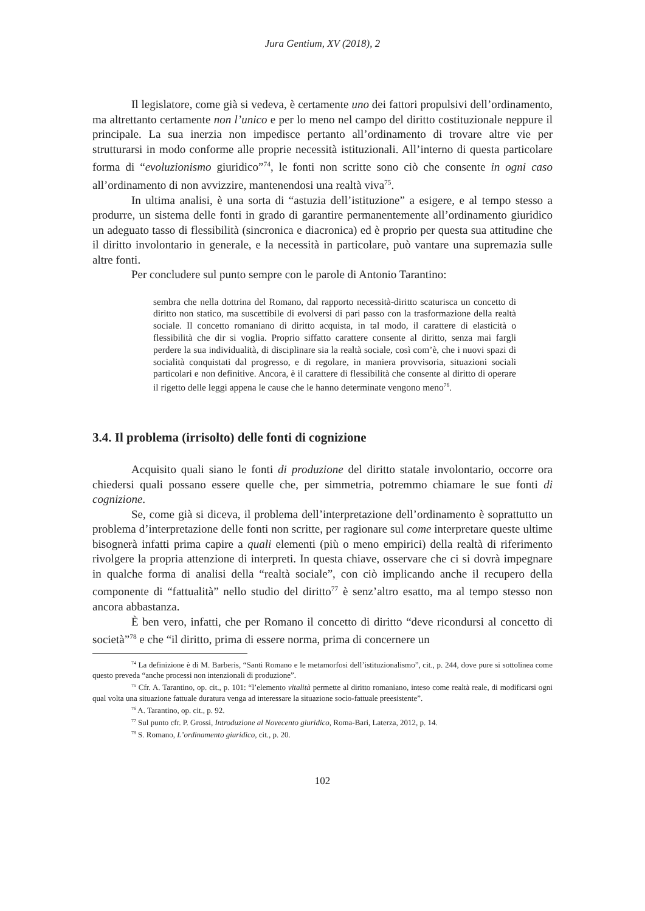Jura Gentium, XV (2018), 2
Il legislatore, come già si vedeva, è certamente uno dei fattori propulsivi dell’ordinamento, ma altrettanto certamente non l’unico e per lo meno nel campo del diritto costituzionale neppure il principale. La sua inerzia non impedisce pertanto all’ordinamento di trovare altre vie per strutturarsi in modo conforme alle proprie necessità istituzionali. All’interno di questa particolare forma di “evoluzionismo giuridico”<sup>74</sup>, le fonti non scritte sono ciò che consente in ogni caso all’ordinamento di non avvizzire, mantenendosi una realtà viva<sup>75</sup>.
In ultima analisi, è una sorta di “astuzia dell’istituzione” a esigere, e al tempo stesso a produrre, un sistema delle fonti in grado di garantire permanentemente all’ordinamento giuridico un adeguato tasso di flessibilità (sincronica e diacronica) ed è proprio per questa sua attitudine che il diritto involontario in generale, e la necessità in particolare, può vantare una supremazia sulle altre fonti.
Per concludere sul punto sempre con le parole di Antonio Tarantino:
sembra che nella dottrina del Romano, dal rapporto necessità-diritto scaturisca un concetto di diritto non statico, ma suscettibile di evolversi di pari passo con la trasformazione della realtà sociale. Il concetto romaniano di diritto acquista, in tal modo, il carattere di elasticità o flessibilità che dir si voglia. Proprio siffatto carattere consente al diritto, senza mai fargli perdere la sua individualità, di disciplinare sia la realtà sociale, così com’è, che i nuovi spazi di socialità conquistati dal progresso, e di regolare, in maniera provvisoria, situazioni sociali particolari e non definitive. Ancora, è il carattere di flessibilità che consente al diritto di operare il rigetto delle leggi appena le cause che le hanno determinate vengono meno<sup>76</sup>.
3.4. Il problema (irrisolto) delle fonti di cognizione
Acquisito quali siano le fonti di produzione del diritto statale involontario, occorre ora chiedersi quali possano essere quelle che, per simmetria, potremmo chiamare le sue fonti di cognizione.
Se, come già si diceva, il problema dell’interpretazione dell’ordinamento è soprattutto un problema d’interpretazione delle fonti non scritte, per ragionare sul come interpretare queste ultime bisognerà infatti prima capire a quali elementi (più o meno empirici) della realtà di riferimento rivolgere la propria attenzione di interpreti. In questa chiave, osservare che ci si dovrà impegnare in qualche forma di analisi della “realtà sociale”, con ciò implicando anche il recupero della componente di “fattualità” nello studio del diritto<sup>77</sup> è senz’altro esatto, ma al tempo stesso non ancora abbastanza.
È ben vero, infatti, che per Romano il concetto di diritto “deve ricondursi al concetto di società”<sup>78</sup> e che “il diritto, prima di essere norma, prima di concernere un
<sup>74</sup> La definizione è di M. Barberis, “Santi Romano e le metamorfosi dell’istituzionalismo”, cit., p. 244, dove pure si sottolinea come questo preveda “anche processi non intenzionali di produzione”.
<sup>75</sup> Cfr. A. Tarantino, op. cit., p. 101: “l’elemento vitalità permette al diritto romaniano, inteso come realtà reale, di modificarsi ogni qual volta una situazione fattuale duratura venga ad interessare la situazione socio-fattuale preesistente”.
<sup>76</sup> A. Tarantino, op. cit., p. 92.
<sup>77</sup> Sul punto cfr. P. Grossi, Introduzione al Novecento giuridico, Roma-Bari, Laterza, 2012, p. 14.
<sup>78</sup> S. Romano, L’ordinamento giuridico, cit., p. 20.
102